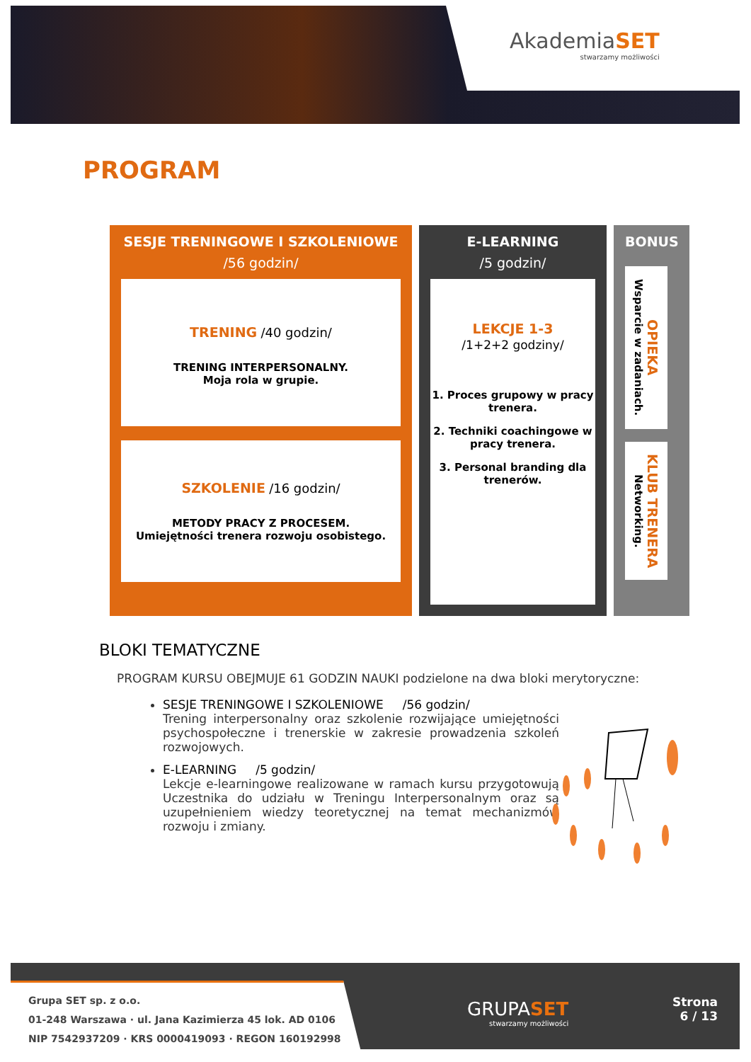AkademiaSET
stwarzamy możliwości
PROGRAM
SESJE TRENINGOWE I SZKOLENIOWE
/56 godzin/
TRENING /40 godzin/
TRENING INTERPERSONALNY.
Moja rola w grupie.
SZKOLENIE /16 godzin/
METODY PRACY Z PROCESEM.
Umiejętności trenera rozwoju osobistego.
E-LEARNING
/5 godzin/
LEKCJE 1-3
/1+2+2 godziny/
1. Proces grupowy w pracy trenera.
2. Techniki coachingowe w pracy trenera.
3. Personal branding dla trenerów.
BONUS
OPIEKA
Wsparcie w zadaniach.
KLUB TRENERA
Networking.
BLOKI TEMATYCZNE
PROGRAM KURSU OBEJMUJE 61 GODZIN NAUKI podzielone na dwa bloki merytoryczne:
SESJE TRENINGOWE I SZKOLENIOWE /56 godzin/
Trening interpersonalny oraz szkolenie rozwijające umiejętności psychospołeczne i trenerskie w zakresie prowadzenia szkoleń rozwojowych.
E-LEARNING /5 godzin/
Lekcje e-learningowe realizowane w ramach kursu przygotowują Uczestnika do udziału w Treningu Interpersonalnym oraz są uzupełnieniem wiedzy teoretycznej na temat mechanizmów rozwoju i zmiany.
Grupa SET sp. z o.o.
01-248 Warszawa · ul. Jana Kazimierza 45 lok. AD 0106
NIP 7542937209 · KRS 0000419093 · REGON 160192998
GRUPASET
stwarzamy możliwości
Strona
6 / 13